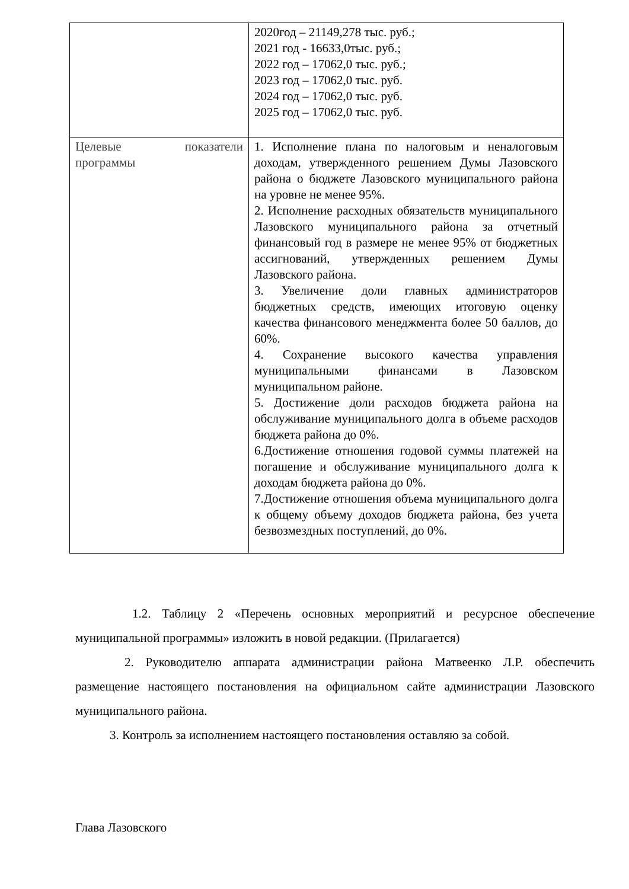| | 2020год – 21149,278 тыс. руб.; 2021 год - 16633,0тыс. руб.; 2022 год – 17062,0 тыс. руб.; 2023 год – 17062,0 тыс. руб. 2024 год – 17062,0 тыс. руб. 2025 год – 17062,0 тыс. руб. |
| Целевые показатели программы | 1. Исполнение плана по налоговым и неналоговым доходам, утвержденного решением Думы Лазовского района о бюджете Лазовского муниципального района на уровне не менее 95%. 2. Исполнение расходных обязательств муниципального Лазовского муниципального района за отчетный финансовый год в размере не менее 95% от бюджетных ассигнований, утвержденных решением Думы Лазовского района. 3. Увеличение доли главных администраторов бюджетных средств, имеющих итоговую оценку качества финансового менеджмента более 50 баллов, до 60%. 4. Сохранение высокого качества управления муниципальными финансами в Лазовском муниципальном районе. 5. Достижение доли расходов бюджета района на обслуживание муниципального долга в объеме расходов бюджета района до 0%. 6.Достижение отношения годовой суммы платежей на погашение и обслуживание муниципального долга к доходам бюджета района до 0%. 7.Достижение отношения объема муниципального долга к общему объему доходов бюджета района, без учета безвозмездных поступлений, до 0%. |
1.2. Таблицу 2 «Перечень основных мероприятий и ресурсное обеспечение муниципальной программы» изложить в новой редакции. (Прилагается)
2. Руководителю аппарата администрации района Матвеенко Л.Р. обеспечить размещение настоящего постановления на официальном сайте администрации Лазовского муниципального района.
3. Контроль за исполнением настоящего постановления оставляю за собой.
Глава Лазовского